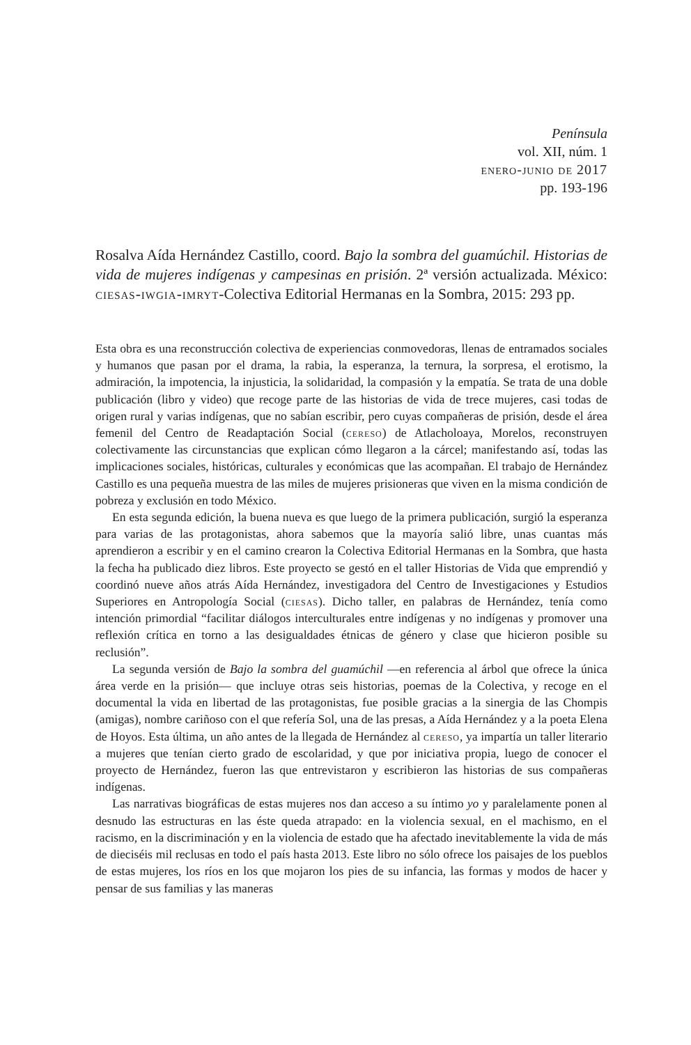Península
vol. XII, núm. 1
enero-junio de 2017
pp. 193-196
Rosalva Aída Hernández Castillo, coord. Bajo la sombra del guamúchil. Historias de vida de mujeres indígenas y campesinas en prisión. 2ª versión actualizada. México: ciesas-iwgia-imryt-Colectiva Editorial Hermanas en la Sombra, 2015: 293 pp.
Esta obra es una reconstrucción colectiva de experiencias conmovedoras, llenas de entramados sociales y humanos que pasan por el drama, la rabia, la esperanza, la ternura, la sorpresa, el erotismo, la admiración, la impotencia, la injusticia, la solidaridad, la compasión y la empatía. Se trata de una doble publicación (libro y video) que recoge parte de las historias de vida de trece mujeres, casi todas de origen rural y varias indígenas, que no sabían escribir, pero cuyas compañeras de prisión, desde el área femenil del Centro de Readaptación Social (cereso) de Atlacholoaya, Morelos, reconstruyen colectivamente las circunstancias que explican cómo llegaron a la cárcel; manifestando así, todas las implicaciones sociales, históricas, culturales y económicas que las acompañan. El trabajo de Hernández Castillo es una pequeña muestra de las miles de mujeres prisioneras que viven en la misma condición de pobreza y exclusión en todo México.
En esta segunda edición, la buena nueva es que luego de la primera publicación, surgió la esperanza para varias de las protagonistas, ahora sabemos que la mayoría salió libre, unas cuantas más aprendieron a escribir y en el camino crearon la Colectiva Editorial Hermanas en la Sombra, que hasta la fecha ha publicado diez libros. Este proyecto se gestó en el taller Historias de Vida que emprendió y coordinó nueve años atrás Aída Hernández, investigadora del Centro de Investigaciones y Estudios Superiores en Antropología Social (ciesas). Dicho taller, en palabras de Hernández, tenía como intención primordial “facilitar diálogos interculturales entre indígenas y no indígenas y promover una reflexión crítica en torno a las desigualdades étnicas de género y clase que hicieron posible su reclusión”.
La segunda versión de Bajo la sombra del guamúchil —en referencia al árbol que ofrece la única área verde en la prisión— que incluye otras seis historias, poemas de la Colectiva, y recoge en el documental la vida en libertad de las protagonistas, fue posible gracias a la sinergia de las Chompis (amigas), nombre cariñoso con el que refería Sol, una de las presas, a Aída Hernández y a la poeta Elena de Hoyos. Esta última, un año antes de la llegada de Hernández al cereso, ya impartía un taller literario a mujeres que tenían cierto grado de escolaridad, y que por iniciativa propia, luego de conocer el proyecto de Hernández, fueron las que entrevistaron y escribieron las historias de sus compañeras indígenas.
Las narrativas biográficas de estas mujeres nos dan acceso a su íntimo yo y paralelamente ponen al desnudo las estructuras en las éste queda atrapado: en la violencia sexual, en el machismo, en el racismo, en la discriminación y en la violencia de estado que ha afectado inevitablemente la vida de más de dieciséis mil reclusas en todo el país hasta 2013. Este libro no sólo ofrece los paisajes de los pueblos de estas mujeres, los ríos en los que mojaron los pies de su infancia, las formas y modos de hacer y pensar de sus familias y las maneras